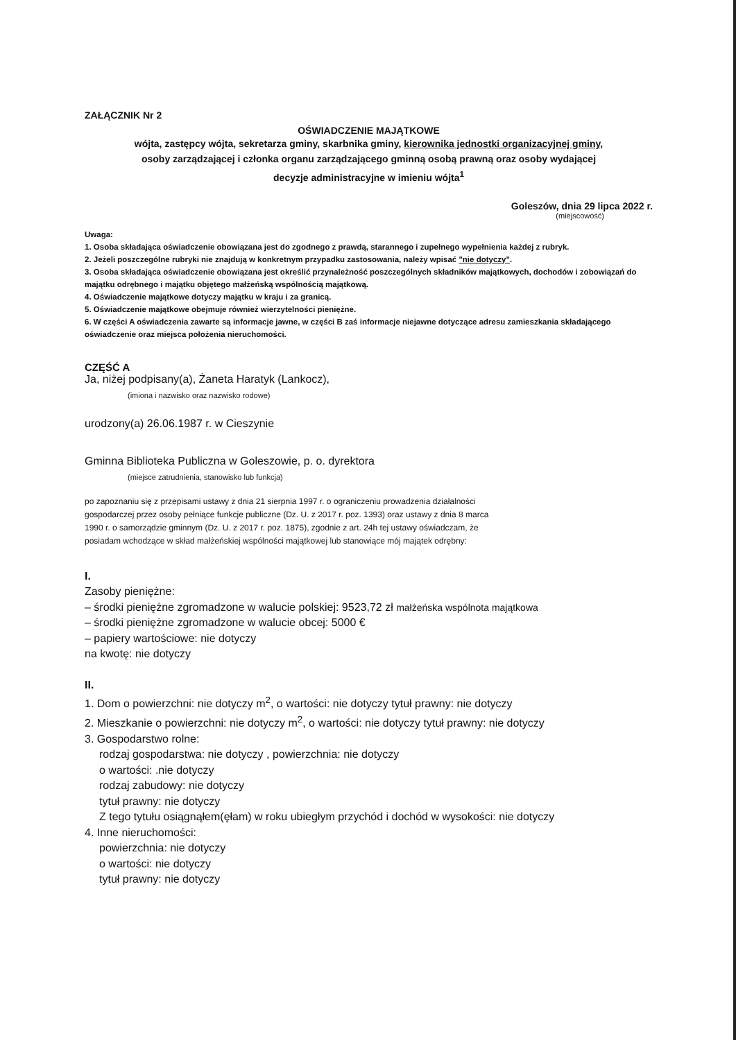ZAŁĄCZNIK Nr 2
OŚWIADCZENIE MAJĄTKOWE
wójta, zastępcy wójta, sekretarza gminy, skarbnika gminy, kierownika jednostki organizacyjnej gminy,
osoby zarządzającej i członka organu zarządzającego gminną osobą prawną oraz osoby wydającej
decyzje administracyjne w imieniu wójta<sup>1</sup>
Goleszów, dnia 29 lipca 2022 r.
(miejscowość)
Uwaga:
1. Osoba składająca oświadczenie obowiązana jest do zgodnego z prawdą, starannego i zupełnego wypełnienia każdej z rubryk.
2. Jeżeli poszczególne rubryki nie znajdują w konkretnym przypadku zastosowania, należy wpisać "nie dotyczy".
3. Osoba składająca oświadczenie obowiązana jest określić przynależność poszczególnych składników majątkowych, dochodów i zobowiązań do majątku odrębnego i majątku objętego małżeńską wspólnością majątkową.
4. Oświadczenie majątkowe dotyczy majątku w kraju i za granicą.
5. Oświadczenie majątkowe obejmuje również wierzytelności pieniężne.
6. W części A oświadczenia zawarte są informacje jawne, w części B zaś informacje niejawne dotyczące adresu zamieszkania składającego oświadczenie oraz miejsca położenia nieruchomości.
CZĘŚĆ A
Ja, niżej podpisany(a), Żaneta Haratyk (Lankocz),
(imiona i nazwisko oraz nazwisko rodowe)
urodzony(a) 26.06.1987 r. w Cieszynie
Gminna Biblioteka Publiczna w Goleszowie, p. o. dyrektora
(miejsce zatrudnienia, stanowisko lub funkcja)
po zapoznaniu się z przepisami ustawy z dnia 21 sierpnia 1997 r. o ograniczeniu prowadzenia działalności gospodarczej przez osoby pełniące funkcje publiczne (Dz. U. z 2017 r. poz. 1393) oraz ustawy z dnia 8 marca 1990 r. o samorządzie gminnym (Dz. U. z 2017 r. poz. 1875), zgodnie z art. 24h tej ustawy oświadczam, że posiadam wchodzące w skład małżeńskiej wspólności majątkowej lub stanowiące mój majątek odrębny:
I.
Zasoby pieniężne:
– środki pieniężne zgromadzone w walucie polskiej: 9523,72 zł małżeńska wspólnota majątkowa
– środki pieniężne zgromadzone w walucie obcej: 5000 €
– papiery wartościowe: nie dotyczy
na kwotę: nie dotyczy
II.
1. Dom o powierzchni: nie dotyczy m<sup>2</sup>, o wartości: nie dotyczy tytuł prawny: nie dotyczy
2. Mieszkanie o powierzchni: nie dotyczy m<sup>2</sup>, o wartości: nie dotyczy tytuł prawny: nie dotyczy
3. Gospodarstwo rolne:
rodzaj gospodarstwa: nie dotyczy , powierzchnia: nie dotyczy
o wartości: .nie dotyczy
rodzaj zabudowy: nie dotyczy
tytuł prawny: nie dotyczy
Z tego tytułu osiągnąłem(ęłam) w roku ubiegłym przychód i dochód w wysokości: nie dotyczy
4. Inne nieruchomości:
powierzchnia: nie dotyczy
o wartości: nie dotyczy
tytuł prawny: nie dotyczy